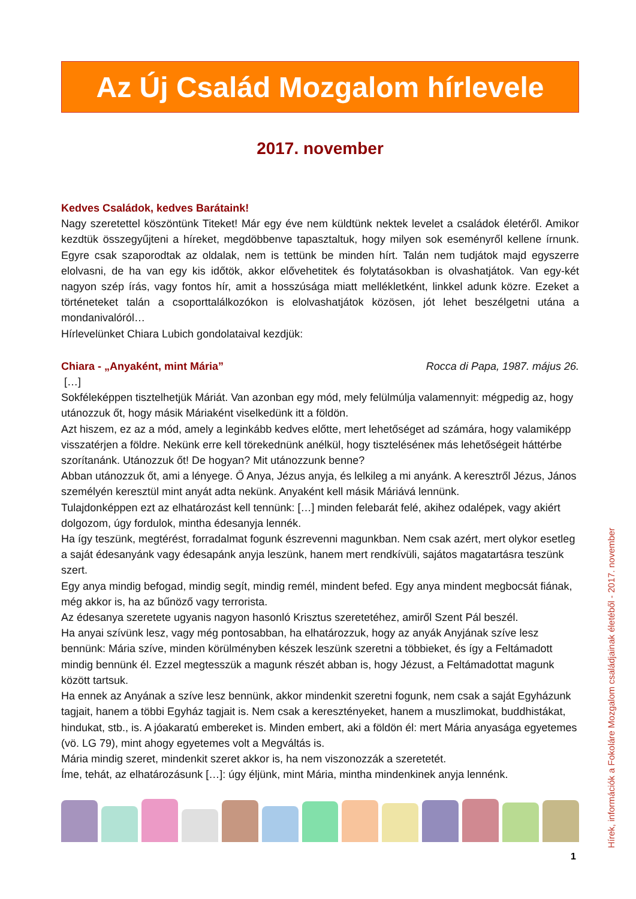Az Új Család Mozgalom hírlevele
2017. november
Kedves Családok, kedves Barátaink!
Nagy szeretettel köszöntünk Titeket! Már egy éve nem küldtünk nektek levelet a családok életéről. Amikor kezdtük összegyűjteni a híreket, megdöbbenve tapasztaltuk, hogy milyen sok eseményről kellene írnunk. Egyre csak szaporodtak az oldalak, nem is tettünk be minden hírt. Talán nem tudjátok majd egyszerre elolvasni, de ha van egy kis időtök, akkor elővehetitek és folytatásokban is olvashatjátok. Van egy-két nagyon szép írás, vagy fontos hír, amit a hosszúsága miatt mellékletként, linkkel adunk közre. Ezeket a történeteket talán a csoporttalálkozókon is elolvashatjátok közösen, jót lehet beszélgetni utána a mondanivalóról…
Hírlevelünket Chiara Lubich gondolataival kezdjük:
Chiara - „Anyaként, mint Mária”
Rocca di Papa, 1987. május 26.
[…]
Sokféleképpen tisztelhetjük Máriát. Van azonban egy mód, mely felülmúlja valamennyit: mégpedig az, hogy utánozzuk őt, hogy másik Máriaként viselkedünk itt a földön.
Azt hiszem, ez az a mód, amely a leginkább kedves előtte, mert lehetőséget ad számára, hogy valamiképp visszatérjen a földre. Nekünk erre kell törekednünk anélkül, hogy tiszteléséneк más lehetőségeit háttérbe szorítanánk. Utánozzuk őt! De hogyan? Mit utánozzunk benne?
Abban utánozzuk őt, ami a lényege. Ő Anya, Jézus anyja, és lelkileg a mi anyánk. A keresztről Jézus, János személyén keresztül mint anyát adta nekünk. Anyaként kell másik Máriává lennünk.
Tulajdonképpen ezt az elhatározást kell tennünk: […] minden felebarát felé, akihez odalépek, vagy akiért dolgozom, úgy fordulok, mintha édesanyja lennék.
Ha így teszünk, megtérést, forradalmat fogunk észrevenni magunkban. Nem csak azért, mert olykor esetleg a saját édesanyánk vagy édesapánk anyja leszünk, hanem mert rendkívüli, sajátos magatartásra teszünk szert.
Egy anya mindig befogad, mindig segít, mindig remél, mindent befed. Egy anya mindent megbocsát fiának, még akkor is, ha az bűnöző vagy terrorista.
Az édesanya szeretete ugyanis nagyon hasonló Krisztus szeretetéhez, amiről Szent Pál beszél.
Ha anyai szívünk lesz, vagy még pontosabban, ha elhatározzuk, hogy az anyák Anyjának szíve lesz bennünk: Mária szíve, minden körülményben készek leszünk szeretni a többieket, és így a Feltámadott mindig bennünk él. Ezzel megtesszük a magunk részét abban is, hogy Jézust, a Feltámadottat magunk között tartsuk.
Ha ennek az Anyának a szíve lesz bennünk, akkor mindenkit szeretni fogunk, nem csak a saját Egyházunk tagjait, hanem a többi Egyház tagjait is. Nem csak a keresztényeket, hanem a muszlimokat, buddhistákat, hindukat, stb., is. A jóakaratú embereket is. Minden embert, aki a földön él: mert Mária anyasága egyetemes (vö. LG 79), mint ahogy egyetemes volt a Megváltás is.
Mária mindig szeret, mindenkit szeret akkor is, ha nem viszonozzák a szeretetét.
Íme, tehát, az elhatározásunk […]: úgy éljünk, mint Mária, mintha mindenkinek anyja lennénk.
Hírek, információk a Fokoláre Mozgalom családjainak életéből - 2017. november
1